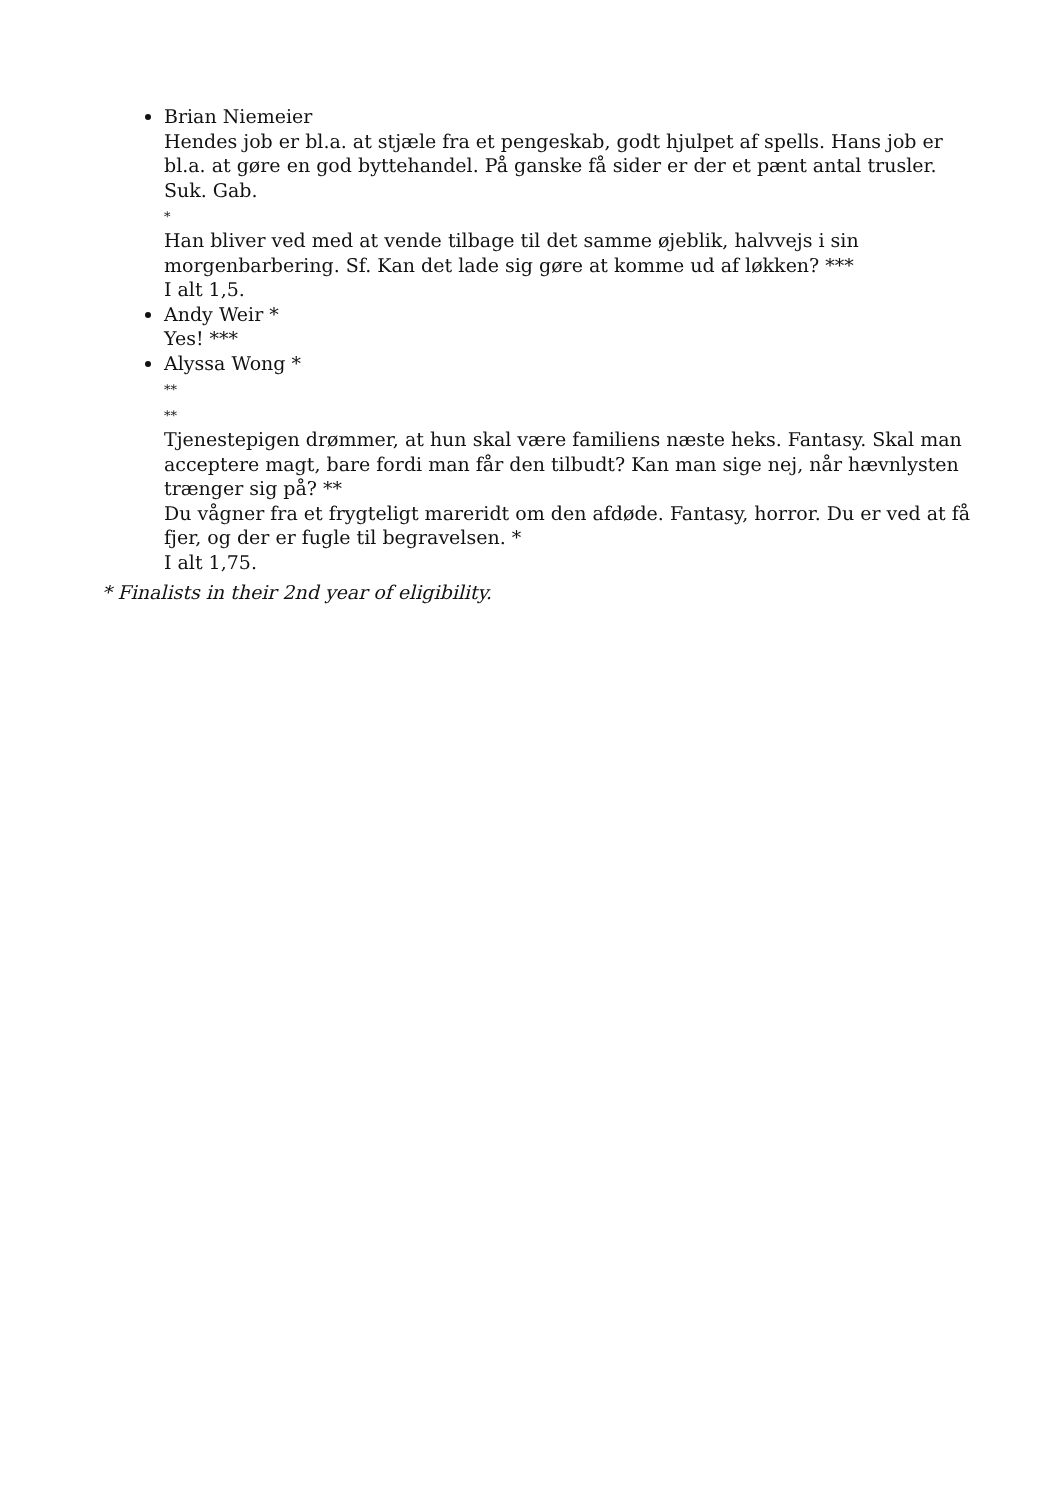Brian Niemeier
Hendes job er bl.a. at stjæle fra et pengeskab, godt hjulpet af spells. Hans job er bl.a. at gøre en god byttehandel. På ganske få sider er der et pænt antal trusler. Suk. Gab.
*
Han bliver ved med at vende tilbage til det samme øjeblik, halvvejs i sin morgenbarbering. Sf. Kan det lade sig gøre at komme ud af løkken? ***
I alt 1,5.
Andy Weir *
Yes! ***
Alyssa Wong *
**
**
Tjenestepigen drømmer, at hun skal være familiens næste heks. Fantasy. Skal man acceptere magt, bare fordi man får den tilbudt? Kan man sige nej, når hævnlysten trænger sig på? **
Du vågner fra et frygteligt mareridt om den afdøde. Fantasy, horror. Du er ved at få fjer, og der er fugle til begravelsen. *
I alt 1,75.
* Finalists in their 2nd year of eligibility.